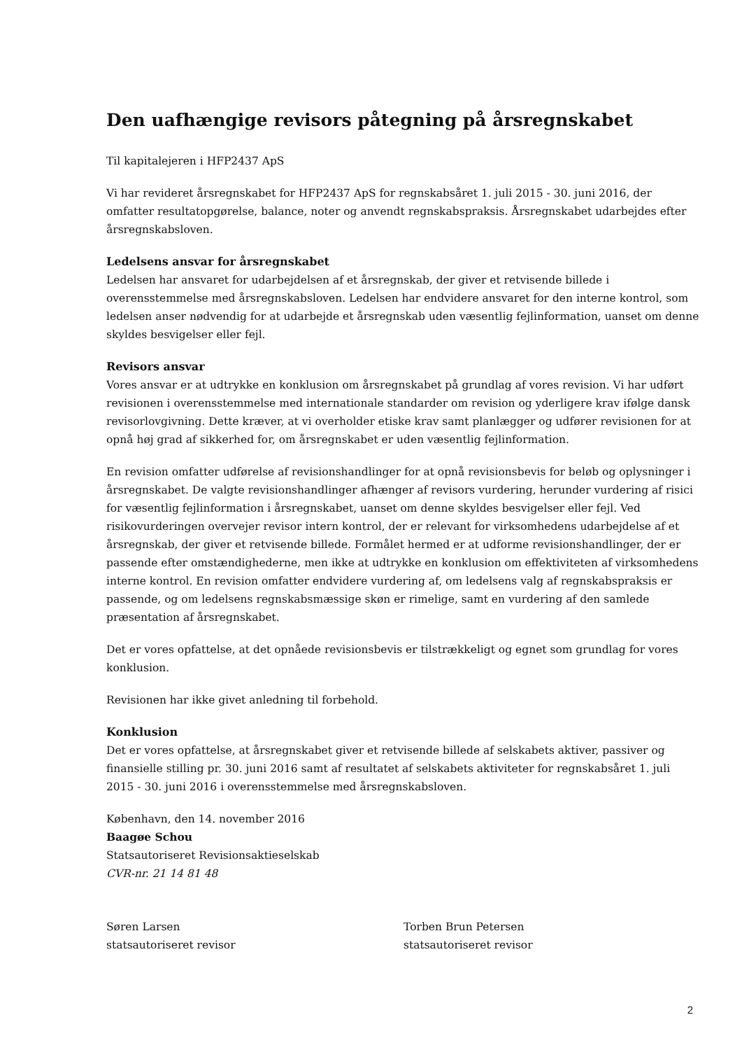Den uafhængige revisors påtegning på årsregnskabet
Til kapitalejeren i HFP2437 ApS
Vi har revideret årsregnskabet for HFP2437 ApS for regnskabsåret 1. juli 2015 - 30. juni 2016, der omfatter resultatopgørelse, balance, noter og anvendt regnskabspraksis. Årsregnskabet udarbejdes efter årsregnskabsloven.
Ledelsens ansvar for årsregnskabet
Ledelsen har ansvaret for udarbejdelsen af et årsregnskab, der giver et retvisende billede i overensstemmelse med årsregnskabsloven. Ledelsen har endvidere ansvaret for den interne kontrol, som ledelsen anser nødvendig for at udarbejde et årsregnskab uden væsentlig fejlinformation, uanset om denne skyldes besvigelser eller fejl.
Revisors ansvar
Vores ansvar er at udtrykke en konklusion om årsregnskabet på grundlag af vores revision. Vi har udført revisionen i overensstemmelse med internationale standarder om revision og yderligere krav ifølge dansk revisorlovgivning. Dette kræver, at vi overholder etiske krav samt planlægger og udfører revisionen for at opnå høj grad af sikkerhed for, om årsregnskabet er uden væsentlig fejlinformation.
En revision omfatter udførelse af revisionshandlinger for at opnå revisionsbevis for beløb og oplysninger i årsregnskabet. De valgte revisionshandlinger afhænger af revisors vurdering, herunder vurdering af risici for væsentlig fejlinformation i årsregnskabet, uanset om denne skyldes besvigelser eller fejl. Ved risikovurderingen overvejer revisor intern kontrol, der er relevant for virksomhedens udarbejdelse af et årsregnskab, der giver et retvisende billede. Formålet hermed er at udforme revisionshandlinger, der er passende efter omstændighederne, men ikke at udtrykke en konklusion om effektiviteten af virksomhedens interne kontrol. En revision omfatter endvidere vurdering af, om ledelsens valg af regnskabspraksis er passende, og om ledelsens regnskabsmæssige skøn er rimelige, samt en vurdering af den samlede præsentation af årsregnskabet.
Det er vores opfattelse, at det opnåede revisionsbevis er tilstrækkeligt og egnet som grundlag for vores konklusion.
Revisionen har ikke givet anledning til forbehold.
Konklusion
Det er vores opfattelse, at årsregnskabet giver et retvisende billede af selskabets aktiver, passiver og finansielle stilling pr. 30. juni 2016 samt af resultatet af selskabets aktiviteter for regnskabsåret 1. juli 2015 - 30. juni 2016 i overensstemmelse med årsregnskabsloven.
København, den 14. november 2016
Baagøe Schou
Statsautoriseret Revisionsaktieselskab
CVR-nr. 21 14 81 48
Søren Larsen
statsautoriseret revisor
Torben Brun Petersen
statsautoriseret revisor
2